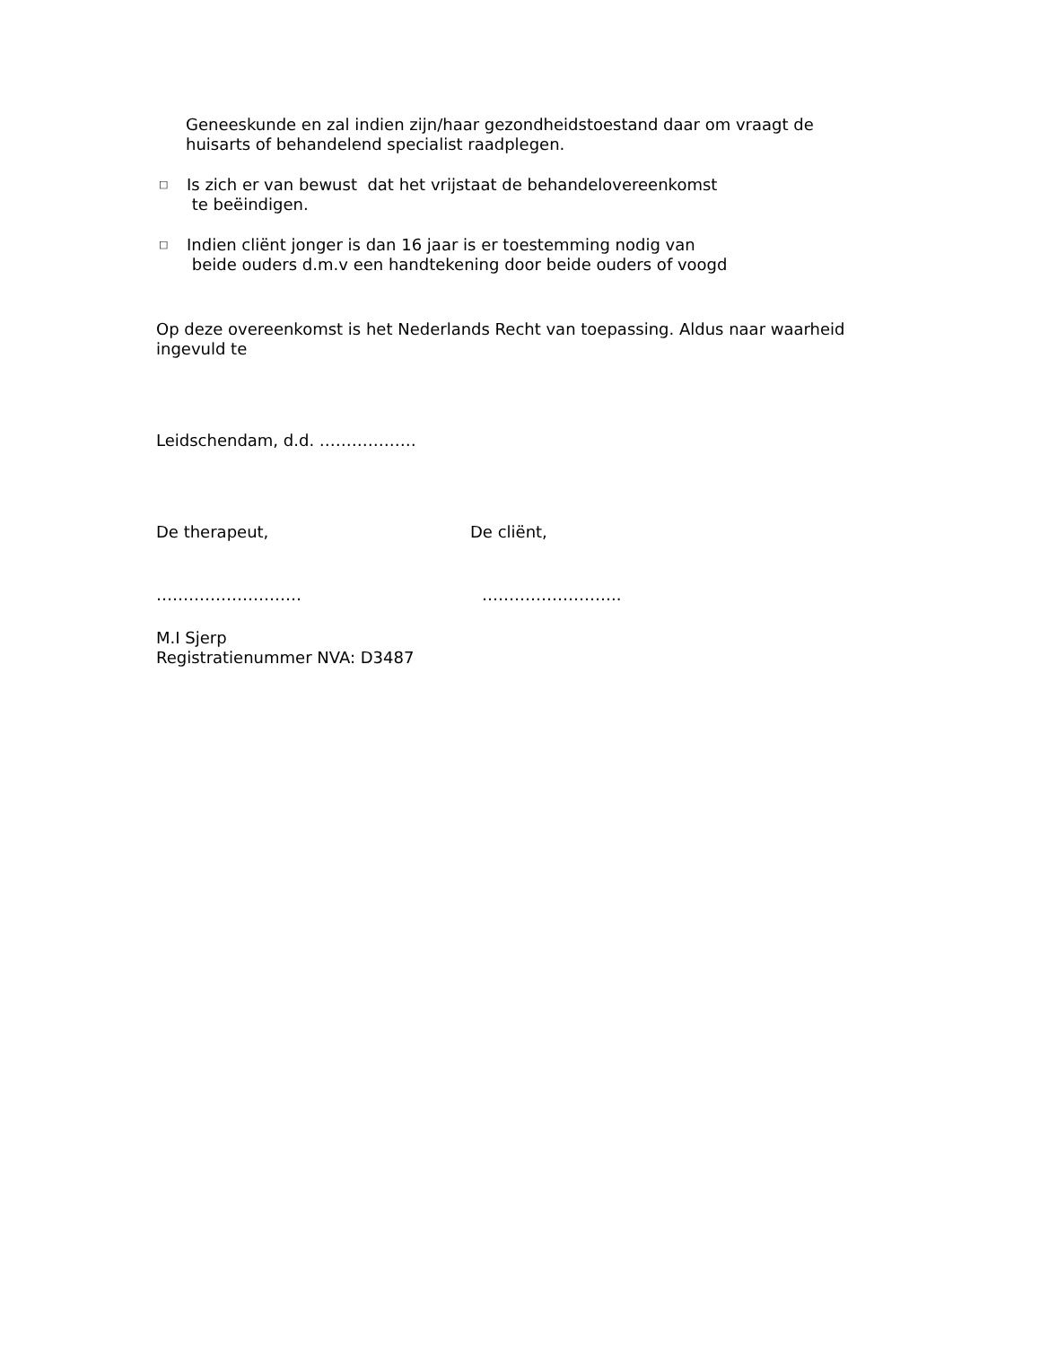Geneeskunde en zal indien zijn/haar gezondheidstoestand daar om vraagt de
huisarts of behandelend specialist raadplegen.
□
Is zich er van bewust dat het vrijstaat de behandelovereenkomst
te beëindigen.
□
Indien cliënt jonger is dan 16 jaar is er toestemming nodig van
beide ouders d.m.v een handtekening door beide ouders of voogd
Op deze overeenkomst is het Nederlands Recht van toepassing. Aldus naar waarheid ingevuld te
Leidschendam, d.d. ………………
De therapeut, De cliënt,
……………………… ……………………..
M.I Sjerp
Registratienummer NVA: D3487